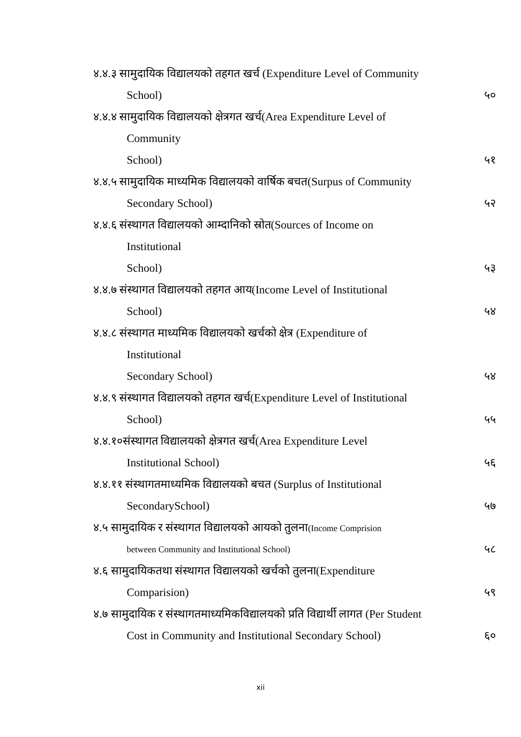४.४.३ सामुदायिक विद्यालयको तहगत खर्च (Expenditure Level of Community
School) ५०
४.४.४ सामुदायिक विद्यालयको क्षेत्रगत खर्च(Area Expenditure Level of
Community
School) ५१
४.४.५ सामुदायिक माध्यमिक विद्यालयको वार्षिक बचत(Surpus of Community
Secondary School) ५२
४.४.६ संस्थागत विद्यालयको आम्दानिको स्रोत(Sources of Income on
Institutional
School) ५३
४.४.७ संस्थागत विद्यालयको तहगत आय(Income Level of Institutional
School) ५४
४.४.८ संस्थागत माध्यमिक विद्यालयको खर्चको क्षेत्र (Expenditure of
Institutional
Secondary School) ५४
४.४.९ संस्थागत विद्यालयको तहगत खर्च(Expenditure Level of Institutional
School) ५५
४.४.१०संस्थागत विद्यालयको क्षेत्रगत खर्च(Area Expenditure Level
Institutional School) ५६
४.४.११ संस्थागतमाध्यमिक विद्यालयको बचत (Surplus of Institutional
SecondarySchool) ५७
४.५ सामुदायिक र संस्थागत विद्यालयको आयको तुलना(Income Comprision
between Community and Institutional School) ५८
४.६ सामुदायिकतथा संस्थागत विद्यालयको खर्चको तुलना(Expenditure
Comparision) ५९
४.७ सामुदायिक र संस्थागतमाध्यमिकविद्यालयको प्रति विद्यार्थी लागत (Per Student
Cost in Community and Institutional Secondary School) ६०
xii